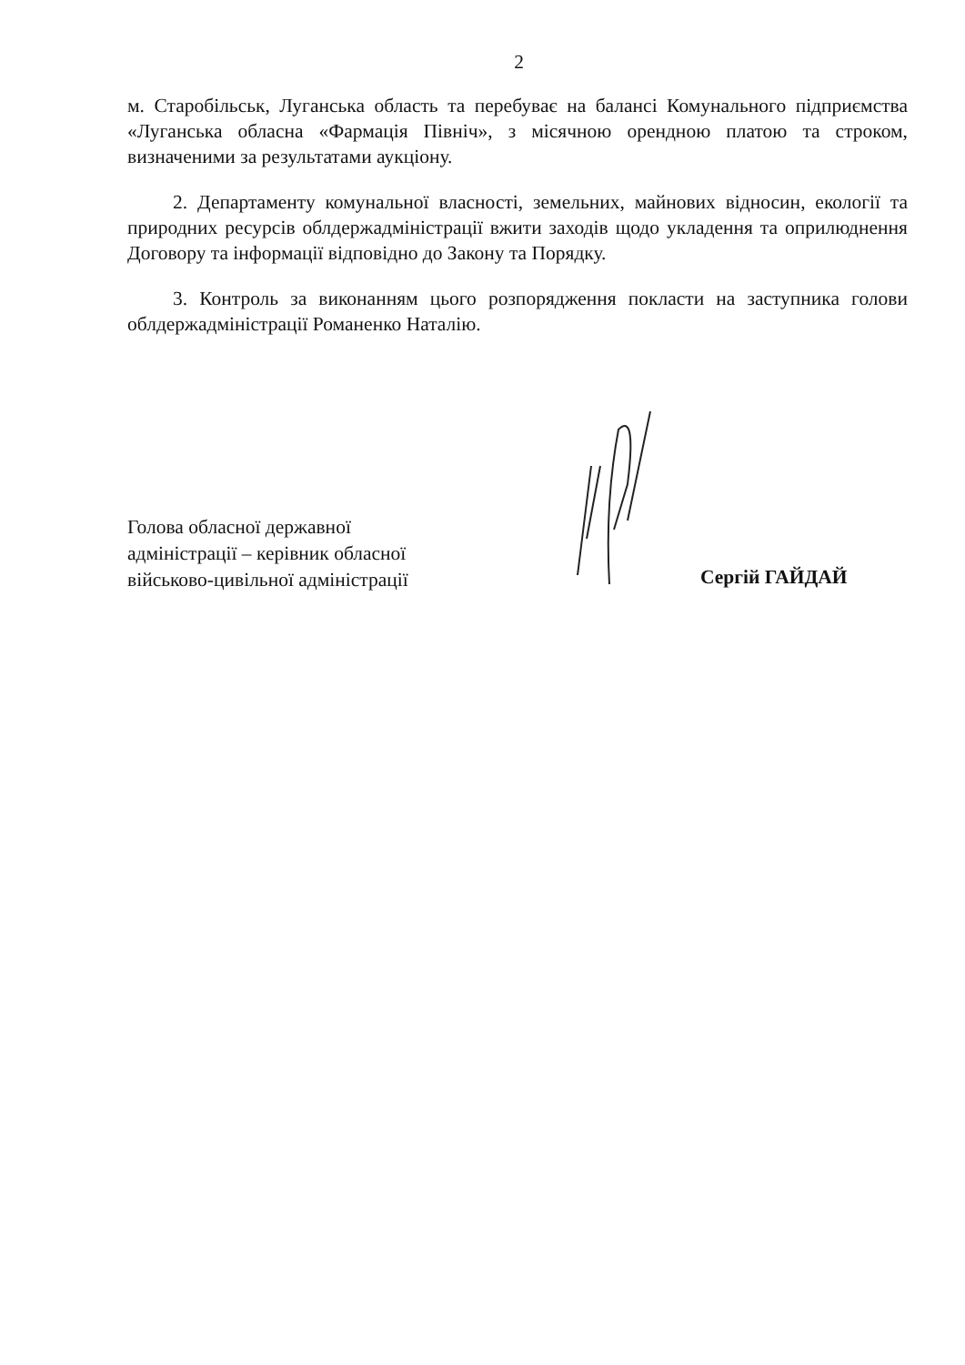2
м. Старобільськ, Луганська область та перебуває на балансі Комунального підприємства «Луганська обласна «Фармація Північ», з місячною орендною платою та строком, визначеними за результатами аукціону.
2. Департаменту комунальної власності, земельних, майнових відносин, екології та природних ресурсів облдержадміністрації вжити заходів щодо укладення та оприлюднення Договору та інформації відповідно до Закону та Порядку.
3. Контроль за виконанням цього розпорядження покласти на заступника голови облдержадміністрації Романенко Наталію.
Голова обласної державної
адміністрації – керівник обласної
військово-цивільної адміністрації
Сергій ГАЙДАЙ